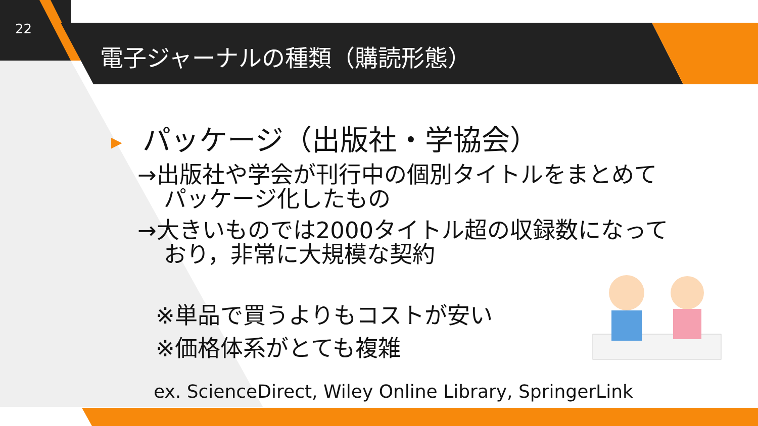22
電子ジャーナルの種類（購読形態）
▶ パッケージ（出版社・学協会）
→出版社や学会が刊行中の個別タイトルをまとめて
パッケージ化したもの
→大きいものでは2000タイトル超の収録数になって
おり，非常に大規模な契約
※単品で買うよりもコストが安い
※価格体系がとても複雑
ex. ScienceDirect, Wiley Online Library, SpringerLink